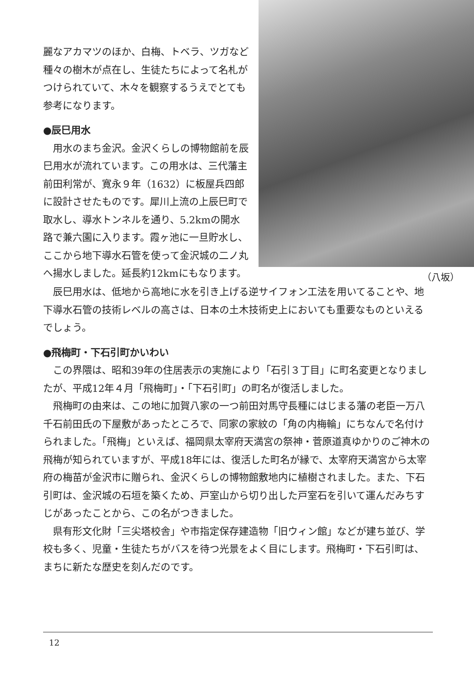麗なアカマツのほか、白梅、トベラ、ツガなど種々の樹木が点在し、生徒たちによって名札がつけられていて、木々を観察するうえでとても参考になります。
●辰巳用水
用水のまち金沢。金沢くらしの博物館前を辰巳用水が流れています。この用水は、三代藩主前田利常が、寛永９年（1632）に板屋兵四郎に設計させたものです。犀川上流の上辰巳町で取水し、導水トンネルを通り、5.2kmの開水路で兼六園に入ります。霞ヶ池に一旦貯水し、ここから地下導水石管を使って金沢城の二ノ丸へ揚水しました。延長約12kmにもなります。
（八坂）
辰巳用水は、低地から高地に水を引き上げる逆サイフォン工法を用いてることや、地下導水石管の技術レベルの高さは、日本の土木技術史上においても重要なものといえるでしょう。
●飛梅町・下石引町かいわい
この界隈は、昭和39年の住居表示の実施により「石引３丁目」に町名変更となりましたが、平成12年４月「飛梅町」・「下石引町」の町名が復活しました。
飛梅町の由来は、この地に加賀八家の一つ前田対馬守長種にはじまる藩の老臣一万八千石前田氏の下屋敷があったところで、同家の家紋の「角の内梅輪」にちなんで名付けられました。「飛梅」といえば、福岡県太宰府天満宮の祭神・菅原道真ゆかりのご神木の飛梅が知られていますが、平成18年には、復活した町名が縁で、太宰府天満宮から太宰府の梅苗が金沢市に贈られ、金沢くらしの博物館敷地内に植樹されました。また、下石引町は、金沢城の石垣を築くため、戸室山から切り出した戸室石を引いて運んだみちすじがあったことから、この名がつきました。
県有形文化財「三尖塔校舎」や市指定保存建造物「旧ウィン館」などが建ち並び、学校も多く、児童・生徒たちがバスを待つ光景をよく目にします。飛梅町・下石引町は、まちに新たな歴史を刻んだのです。
12